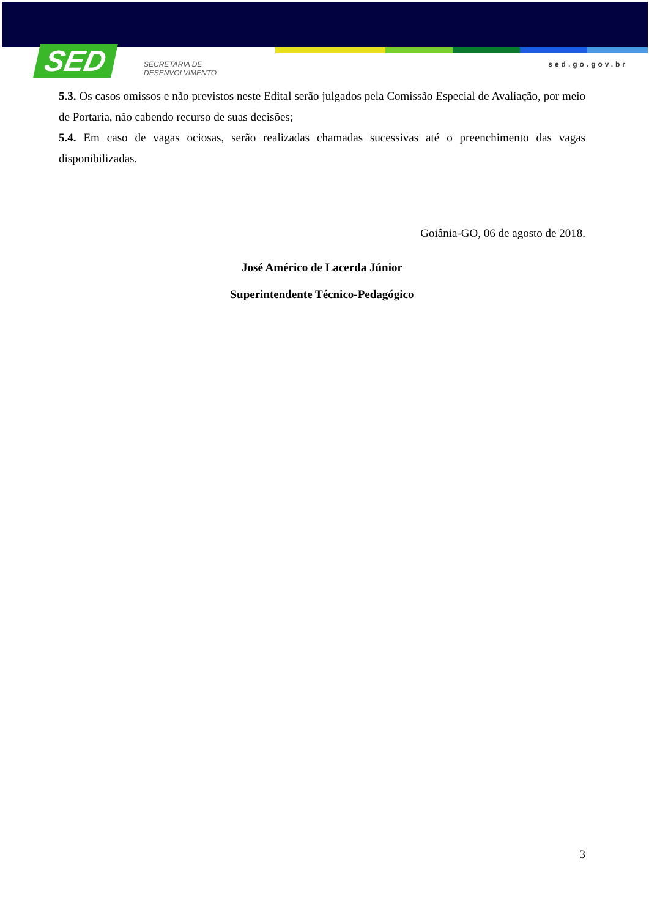SED
SECRETARIA DE
DESENVOLVIMENTO
sed.go.gov.br
5.3. Os casos omissos e não previstos neste Edital serão julgados pela Comissão Especial de Avaliação, por meio de Portaria, não cabendo recurso de suas decisões;
5.4. Em caso de vagas ociosas, serão realizadas chamadas sucessivas até o preenchimento das vagas disponibilizadas.
Goiânia-GO, 06 de agosto de 2018.
José Américo de Lacerda Júnior
Superintendente Técnico-Pedagógico
3